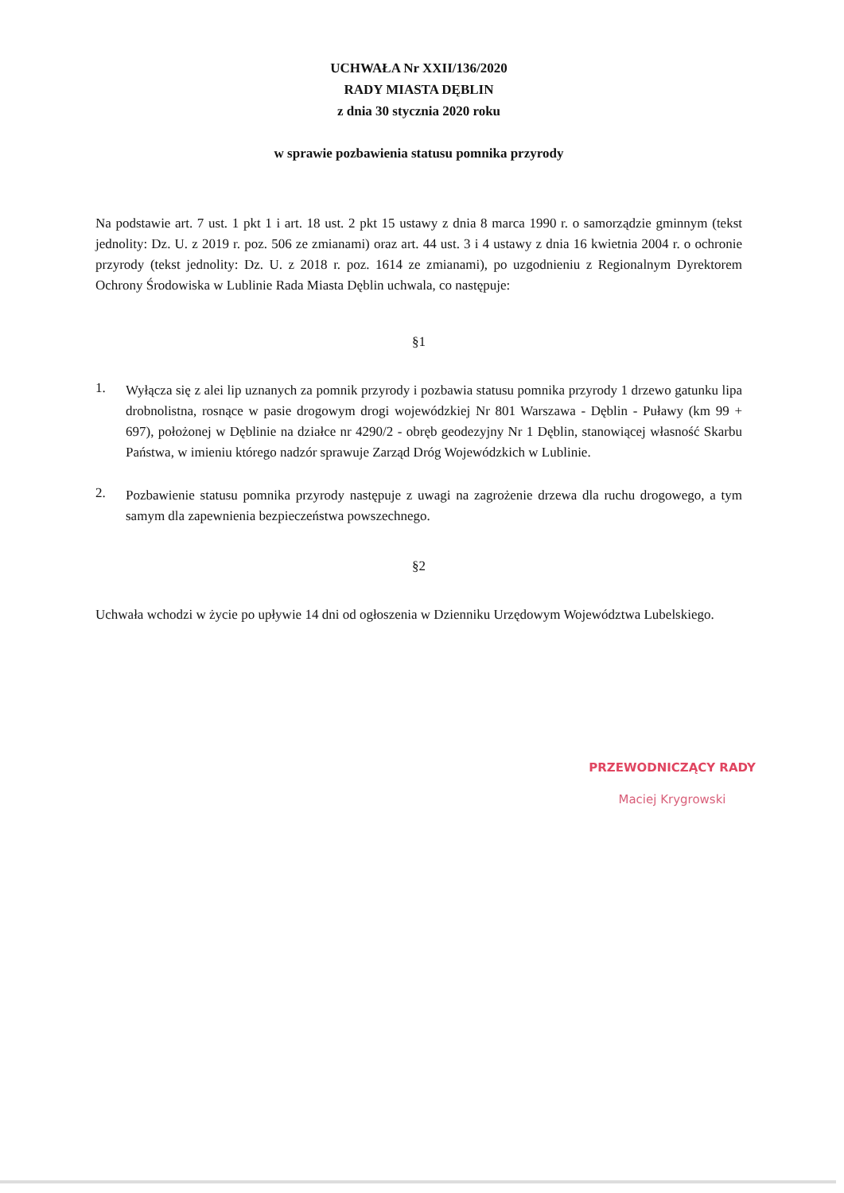UCHWAŁA Nr XXII/136/2020
RADY MIASTA DĘBLIN
z dnia 30 stycznia 2020 roku
w sprawie pozbawienia statusu pomnika przyrody
Na podstawie art. 7 ust. 1 pkt 1 i art. 18 ust. 2 pkt 15 ustawy z dnia 8 marca 1990 r. o samorządzie gminnym (tekst jednolity: Dz. U. z 2019 r. poz. 506 ze zmianami) oraz art. 44 ust. 3 i 4 ustawy z dnia 16 kwietnia 2004 r. o ochronie przyrody (tekst jednolity: Dz. U. z 2018 r. poz. 1614 ze zmianami), po uzgodnieniu z Regionalnym Dyrektorem Ochrony Środowiska w Lublinie Rada Miasta Dęblin uchwala, co następuje:
§1
1.
Wyłącza się z alei lip uznanych za pomnik przyrody i pozbawia statusu pomnika przyrody 1 drzewo gatunku lipa drobnolistna, rosnące w pasie drogowym drogi wojewódzkiej Nr 801 Warszawa - Dęblin - Puławy (km 99 + 697), położonej w Dęblinie na działce nr 4290/2 - obręb geodezyjny Nr 1 Dęblin, stanowiącej własność Skarbu Państwa, w imieniu którego nadzór sprawuje Zarząd Dróg Wojewódzkich w Lublinie.
2.
Pozbawienie statusu pomnika przyrody następuje z uwagi na zagrożenie drzewa dla ruchu drogowego, a tym samym dla zapewnienia bezpieczeństwa powszechnego.
§2
Uchwała wchodzi w życie po upływie 14 dni od ogłoszenia w Dzienniku Urzędowym Województwa Lubelskiego.
PRZEWODNICZĄCY RADY
Maciej Krygrowski